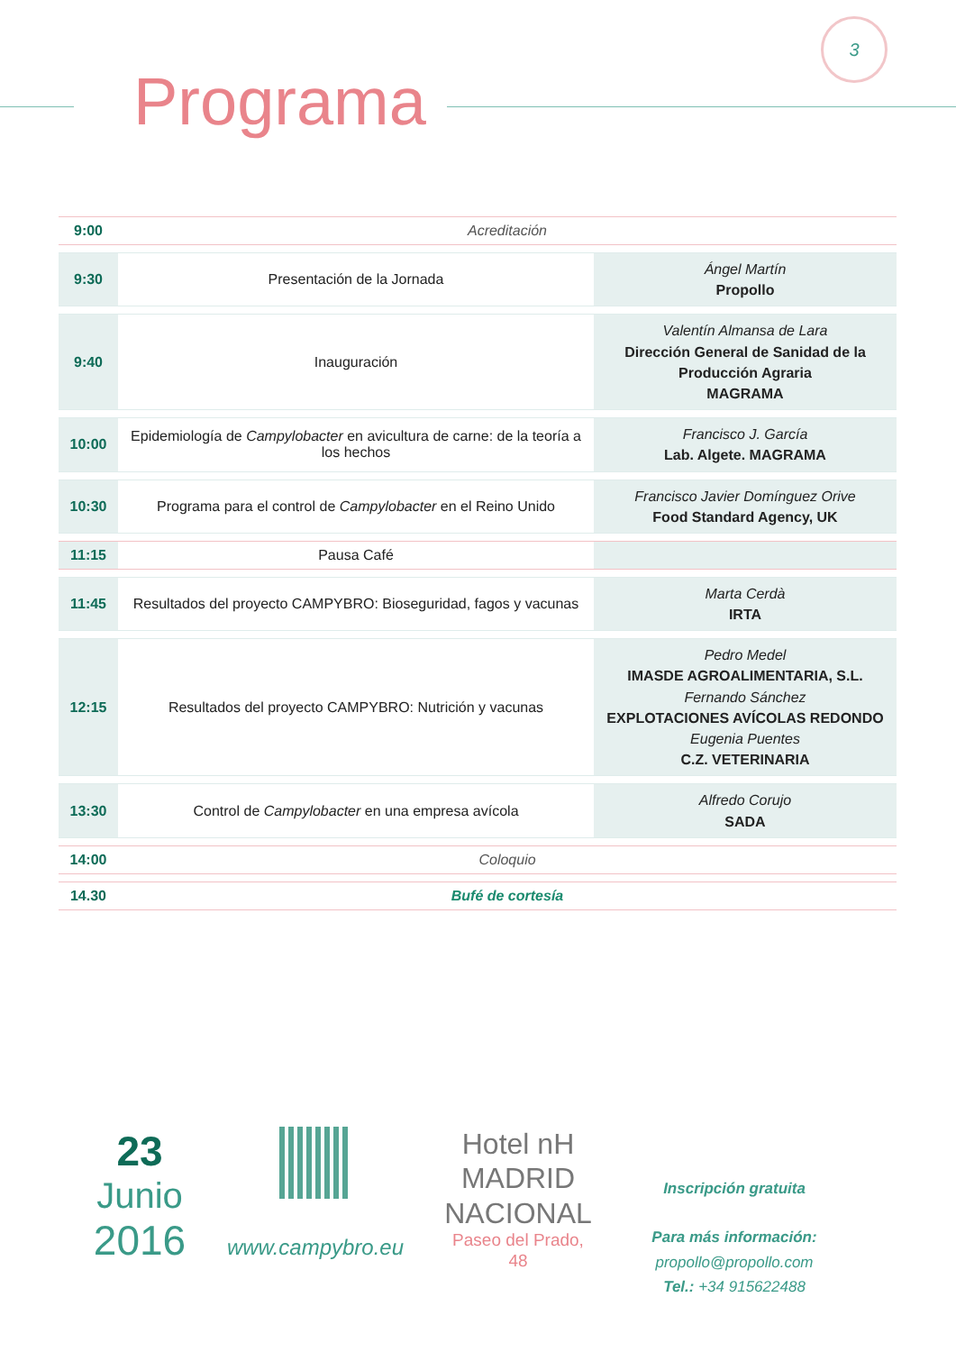3
Programa
| 9:00 | Acreditación | |
| 9:30 | Presentación de la Jornada | Ángel Martín Propollo |
| 9:40 | Inauguración | Valentín Almansa de Lara Dirección General de Sanidad de la Producción Agraria MAGRAMA |
| 10:00 | Epidemiología de Campylobacter en avicultura de carne: de la teoría a los hechos | Francisco J. García Lab. Algete. MAGRAMA |
| 10:30 | Programa para el control de Campylobacter en el Reino Unido | Francisco Javier Domínguez Orive Food Standard Agency, UK |
| 11:15 | Pausa Café | |
| 11:45 | Resultados del proyecto CAMPYBRO: Bioseguridad, fagos y vacunas | Marta Cerdà IRTA |
| 12:15 | Resultados del proyecto CAMPYBRO: Nutrición y vacunas | Pedro Medel IMASDE AGROALIMENTARIA, S.L. Fernando Sánchez EXPLOTACIONES AVÍCOLAS REDONDO Eugenia Puentes C.Z. VETERINARIA |
| 13:30 | Control de Campylobacter en una empresa avícola | Alfredo Corujo SADA |
| 14:00 | Coloquio | |
| 14.30 | Bufé de cortesía | |
23
Junio
2016
www.campybro.eu
Hotel nH
MADRID
NACIONAL
Paseo del Prado, 48
Inscripción gratuita
Para más información:
propollo@propollo.com
Tel.: +34 915622488